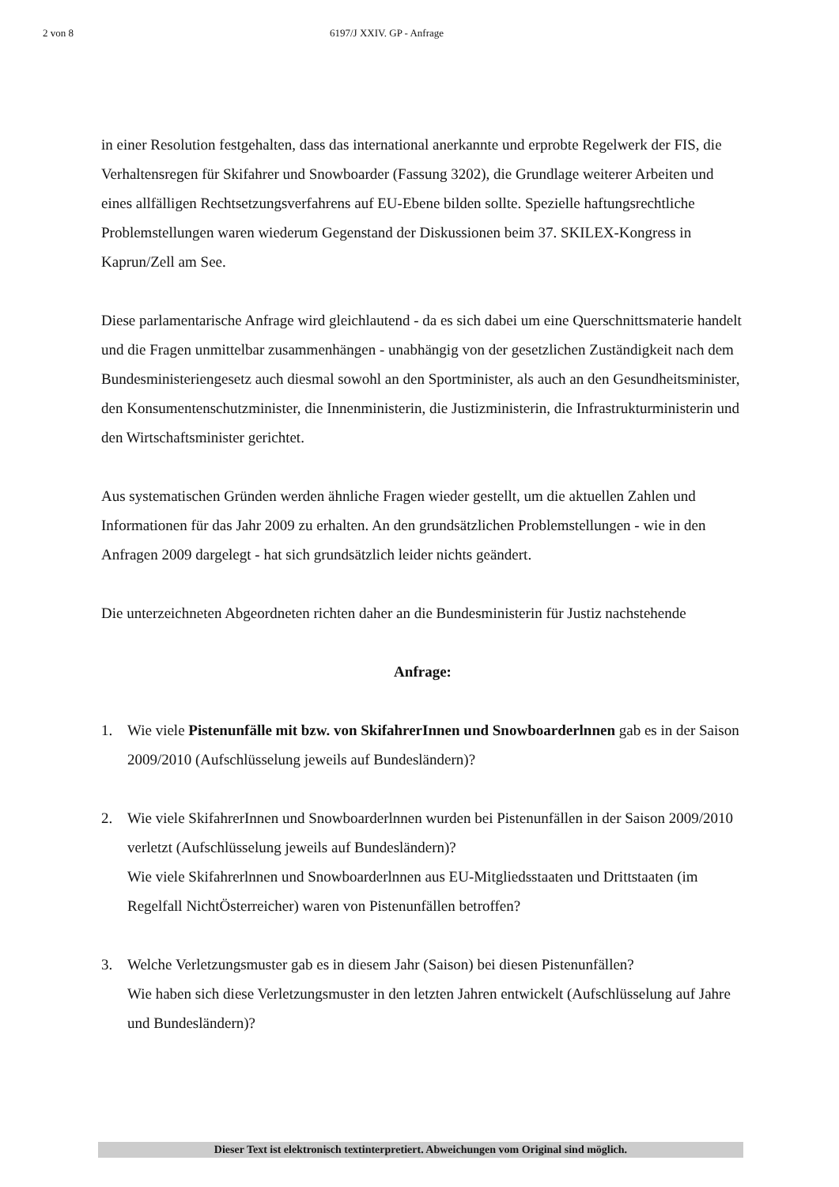2 von 8 6197/J XXIV. GP - Anfrage
in einer Resolution festgehalten, dass das international anerkannte und erprobte Regelwerk der FIS, die Verhaltensregen für Skifahrer und Snowboarder (Fassung 3202), die Grundlage weiterer Arbeiten und eines allfälligen Rechtsetzungsverfahrens auf EU-Ebene bilden sollte. Spezielle haftungsrechtliche Problemstellungen waren wiederum Gegenstand der Diskussionen beim 37. SKILEX-Kongress in Kaprun/Zell am See.
Diese parlamentarische Anfrage wird gleichlautend - da es sich dabei um eine Querschnittsmaterie handelt und die Fragen unmittelbar zusammenhängen - unabhängig von der gesetzlichen Zuständigkeit nach dem Bundesministeriengesetz auch diesmal sowohl an den Sportminister, als auch an den Gesundheitsminister, den Konsumentenschutzminister, die Innenministerin, die Justizministerin, die Infrastrukturministerin und den Wirtschaftsminister gerichtet.
Aus systematischen Gründen werden ähnliche Fragen wieder gestellt, um die aktuellen Zahlen und Informationen für das Jahr 2009 zu erhalten. An den grundsätzlichen Problemstellungen - wie in den Anfragen 2009 dargelegt - hat sich grundsätzlich leider nichts geändert.
Die unterzeichneten Abgeordneten richten daher an die Bundesministerin für Justiz nachstehende
Anfrage:
1. Wie viele Pistenunfälle mit bzw. von SkifahrerInnen und Snowboarderlnnen gab es in der Saison 2009/2010 (Aufschlüsselung jeweils auf Bundesländern)?
2. Wie viele SkifahrerInnen und Snowboarderlnnen wurden bei Pistenunfällen in der Saison 2009/2010 verletzt (Aufschlüsselung jeweils auf Bundesländern)?
Wie viele Skifahrerlnnen und Snowboarderlnnen aus EU-Mitgliedsstaaten und Drittstaaten (im Regelfall NichtÖsterreicher) waren von Pistenunfällen betroffen?
3. Welche Verletzungsmuster gab es in diesem Jahr (Saison) bei diesen Pistenunfällen?
Wie haben sich diese Verletzungsmuster in den letzten Jahren entwickelt (Aufschlüsselung auf Jahre und Bundesländern)?
Dieser Text ist elektronisch textinterpretiert. Abweichungen vom Original sind möglich.